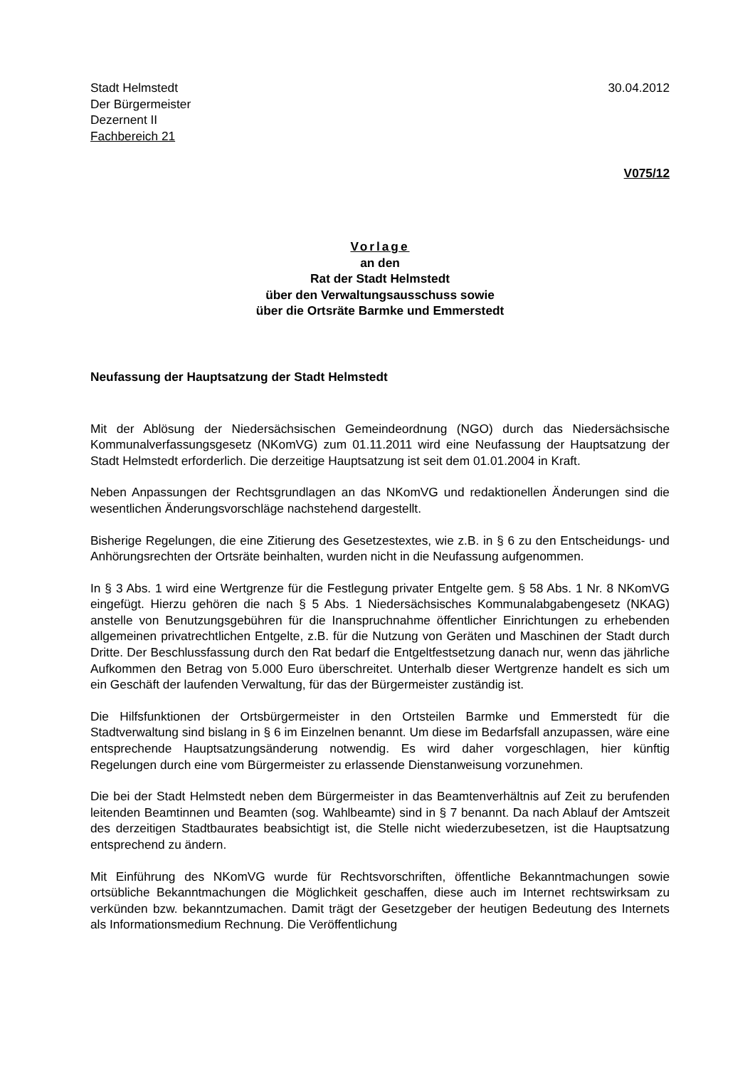Stadt Helmstedt
Der Bürgermeister
Dezernent II
Fachbereich 21
30.04.2012
V075/12
Vorlage
an den
Rat der Stadt Helmstedt
über den Verwaltungsausschuss sowie
über die Ortsräte Barmke und Emmerstedt
Neufassung der Hauptsatzung der Stadt Helmstedt
Mit der Ablösung der Niedersächsischen Gemeindeordnung (NGO) durch das Niedersächsische Kommunalverfassungsgesetz (NKomVG) zum 01.11.2011 wird eine Neufassung der Hauptsatzung der Stadt Helmstedt erforderlich. Die derzeitige Hauptsatzung ist seit dem 01.01.2004 in Kraft.
Neben Anpassungen der Rechtsgrundlagen an das NKomVG und redaktionellen Änderungen sind die wesentlichen Änderungsvorschläge nachstehend dargestellt.
Bisherige Regelungen, die eine Zitierung des Gesetzestextes, wie z.B. in § 6 zu den Entscheidungs- und Anhörungsrechten der Ortsräte beinhalten, wurden nicht in die Neufassung aufgenommen.
In § 3 Abs. 1 wird eine Wertgrenze für die Festlegung privater Entgelte gem. § 58 Abs. 1 Nr. 8 NKomVG eingefügt. Hierzu gehören die nach § 5 Abs. 1 Niedersächsisches Kommunalabgabengesetz (NKAG) anstelle von Benutzungsgebühren für die Inanspruchnahme öffentlicher Einrichtungen zu erhebenden allgemeinen privatrechtlichen Entgelte, z.B. für die Nutzung von Geräten und Maschinen der Stadt durch Dritte. Der Beschlussfassung durch den Rat bedarf die Entgeltfestsetzung danach nur, wenn das jährliche Aufkommen den Betrag von 5.000 Euro überschreitet. Unterhalb dieser Wertgrenze handelt es sich um ein Geschäft der laufenden Verwaltung, für das der Bürgermeister zuständig ist.
Die Hilfsfunktionen der Ortsbürgermeister in den Ortsteilen Barmke und Emmerstedt für die Stadtverwaltung sind bislang in § 6 im Einzelnen benannt. Um diese im Bedarfsfall anzupassen, wäre eine entsprechende Hauptsatzungsänderung notwendig. Es wird daher vorgeschlagen, hier künftig Regelungen durch eine vom Bürgermeister zu erlassende Dienstanweisung vorzunehmen.
Die bei der Stadt Helmstedt neben dem Bürgermeister in das Beamtenverhältnis auf Zeit zu berufenden leitenden Beamtinnen und Beamten (sog. Wahlbeamte) sind in § 7 benannt. Da nach Ablauf der Amtszeit des derzeitigen Stadtbaurates beabsichtigt ist, die Stelle nicht wiederzubesetzen, ist die Hauptsatzung entsprechend zu ändern.
Mit Einführung des NKomVG wurde für Rechtsvorschriften, öffentliche Bekanntmachungen sowie ortsübliche Bekanntmachungen die Möglichkeit geschaffen, diese auch im Internet rechtswirksam zu verkünden bzw. bekanntzumachen. Damit trägt der Gesetzgeber der heutigen Bedeutung des Internets als Informationsmedium Rechnung. Die Veröffentlichung